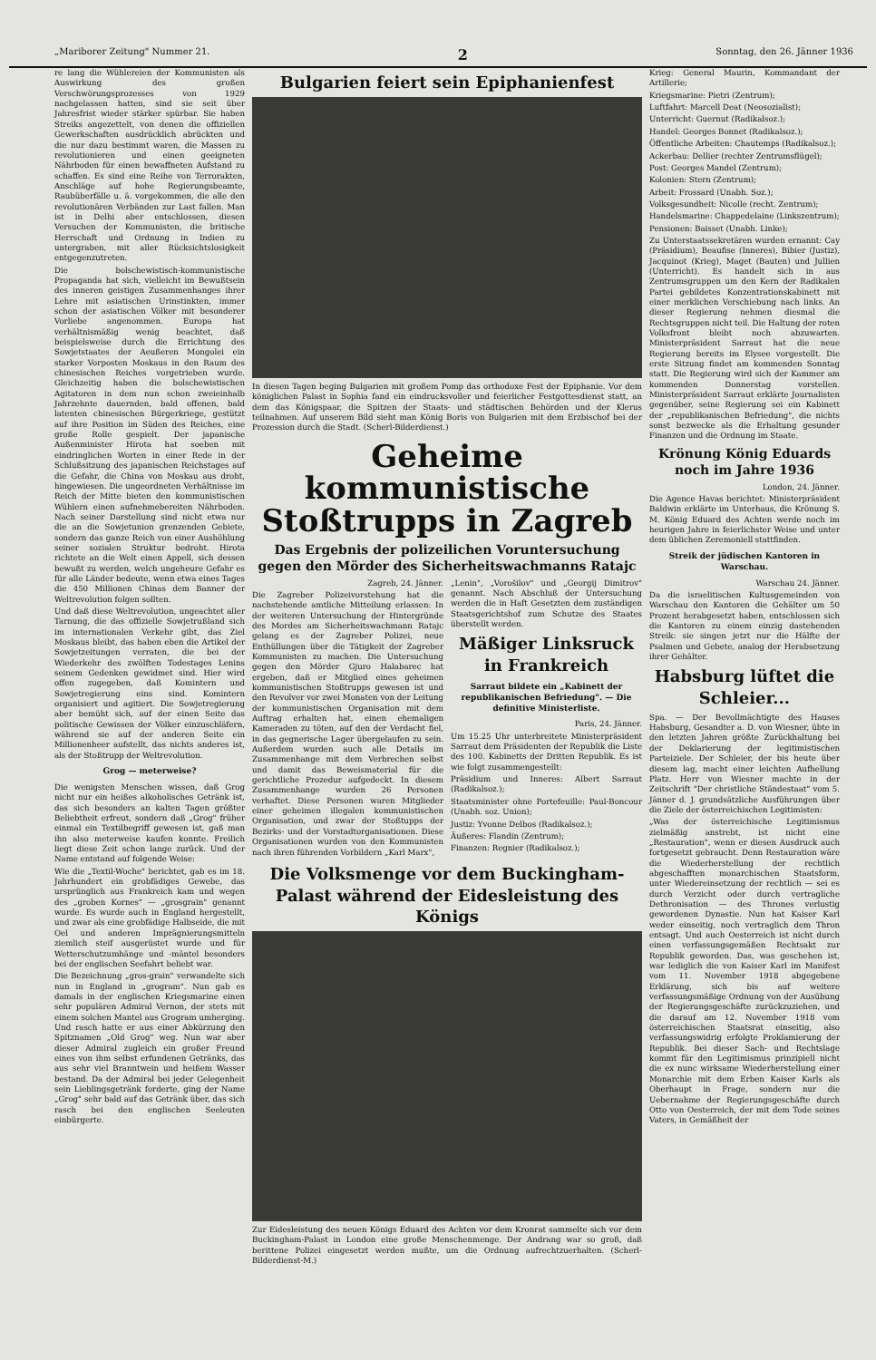„Mariborer Zeitung" Nummer 21. 2 Sonntag, den 26. Jänner 1936
re lang die Wühlereien der Kommunisten als Auswirkung des großen Verschwörungsprozesses von 1929 nachgelassen hatten, sind sie seit über Jahresfrist wieder stärker spürbar. Sie haben Streiks angezettelt, von denen die offiziellen Gewerkschaften ausdrücklich abrückten und die nur dazu bestimmt waren, die Massen zu revolutionieren und einen geeigneten Nährboden für einen bewaffneten Aufstand zu schaffen. Es sind eine Reihe von Terrorakten, Anschläge auf hohe Regierungsbeamte, Raubüberfälle u. ä. vorgekommen, die alle den revolutionären Verbänden zur Last fallen. Man ist in Delhi aber entschlossen, diesen Versuchen der Kommunisten, die britische Herrschaft und Ordnung in Indien zu untergraben, mit aller Rücksichtslosigkeit entgegenzutreten.
Die bolschewistisch-kommunistische Propaganda hat sich, vielleicht im Bewußtsein des inneren geistigen Zusammenhanges ihrer Lehre mit asiatischen Urinstinkten, immer schon der asiatischen Völker mit besonderer Vorliebe angenommen. Europa hat verhältnismäßig wenig beachtet, daß beispielsweise durch die Errichtung des Sowjetstaates der Aeußeren Mongolei ein starker Vorposten Moskaus in den Raum des chinesischen Reiches vorgetrieben wurde. Gleichzeitig haben die bolschewistischen Agitatoren in dem nun schon zweieinhalb Jahrzehnte dauernden, bald offenen, bald latenten chinesischen Bürgerkriege, gestützt auf ihre Position im Süden des Reiches, eine große Rolle gespielt. Der japanische Außenminister Hirota hat soeben mit eindringlichen Worten in einer Rede in der Schlußsitzung des japanischen Reichstages auf die Gefahr, die China von Moskau aus droht, hingewiesen. Die ungeordneten Verhältnisse im Reich der Mitte bieten den kommunistischen Wühlern einen aufnehmebereiten Nährboden. Nach seiner Darstellung sind nicht etwa nur die an die Sowjetunion grenzenden Gebiete, sondern das ganze Reich von einer Aushöhlung seiner sozialen Struktur bedroht. Hirota richtete an die Welt einen Appell, sich dessen bewußt zu werden, welch ungeheure Gefahr es für alle Länder bedeute, wenn etwa eines Tages die 450 Millionen Chinas dem Banner der Weltrevolution folgen sollten.
Und daß diese Weltrevolution, ungeachtet aller Tarnung, die das offizielle Sowjetrußland sich im internationalen Verkehr gibt, das Ziel Moskaus bleibt, das haben eben die Artikel der Sowjetzeitungen verraten, die bei der Wiederkehr des zwölften Todestages Lenins seinem Gedenken gewidmet sind. Hier wird offen zugegeben, daß Komintern und Sowjetregierung eins sind. Komintern organisiert und agitiert. Die Sowjetregierung aber bemüht sich, auf der einen Seite das politische Gewissen der Völker einzuschläfern, während sie auf der anderen Seite ein Millionenheer aufstellt, das nichts anderes ist, als der Stoßtrupp der Weltrevolution.
Grog — meterweise?
Die wenigsten Menschen wissen, daß Grog nicht nur ein heißes alkoholisches Getränk ist, das sich besonders an kalten Tagen größter Beliebtheit erfreut, sondern daß „Grog" früher einmal ein Textilbegriff gewesen ist, gaß man ihn also meterweise kaufen konnte. Freilich liegt diese Zeit schon lange zurück. Und der Name entstand auf folgende Weise:
Wie die „Textil-Woche" berichtet, gab es im 18. Jahrhundert ein grobfädiges Gewebe, das ursprünglich aus Frankreich kam und wegen des „groben Kornes" — „grosgrain" genannt wurde. Es wurde auch in England hergestellt, und zwar als eine grobfädige Halbseide, die mit Oel und anderen Imprägnierungsmitteln ziemlich steif ausgerüstet wurde und für Wetterschutzumhänge und -mäntel besonders bei der englischen Seefahrt beliebt war.
Die Bezeichnung „gros-grain" verwandelte sich nun in England in „grogram". Nun gab es damals in der englischen Kriegsmarine einen sehr populären Admiral Vernon, der stets mit einem solchen Mantel aus Grogram umherging. Und rasch hatte er aus einer Abkürzung den Spitznamen „Old Grog" weg. Nun war aber dieser Admiral zugleich ein großer Freund eines von ihm selbst erfundenen Getränks, das aus sehr viel Branntwein und heißem Wasser bestand. Da der Admiral bei jeder Gelegenheit sein Lieblingsgetränk forderte, ging der Name „Grog" sehr bald auf das Getränk über, das sich rasch bei den englischen Seeleuten einbürgerte.
Bulgarien feiert sein Epiphanienfest
In diesen Tagen beging Bulgarien mit großem Pomp das orthodoxe Fest der Epiphanie. Vor dem königlichen Palast in Sophia fand ein eindrucksvoller und feierlicher Festgottesdienst statt, an dem das Königspaar, die Spitzen der Staats- und städtischen Behörden und der Klerus teilnahmen. Auf unserem Bild sieht man König Boris von Bulgarien mit dem Erzbischof bei der Prozession durch die Stadt. (Scherl-Bilderdienst.)
Geheime kommunistische Stoßtrupps in Zagreb
Das Ergebnis der polizeilichen Voruntersuchung gegen den Mörder des Sicherheitswachmanns Ratajc
Zagreb, 24. Jänner.
Die Zagreber Polizeivorstehung hat die nachstehende amtliche Mitteilung erlassen: In der weiteren Untersuchung der Hintergründe des Mordes am Sicherheitswachmann Ratajc gelang es der Zagreber Polizei, neue Enthüllungen über die Tätigkeit der Zagreber Kommunisten zu machen. Die Untersuchung gegen den Mörder Gjuro Halabarec hat ergeben, daß er Mitglied eines geheimen kommunistischen Stoßtrupps gewesen ist und den Revolver vor zwei Monaten von der Leitung der kommunistischen Organisation mit dem Auftrag erhalten hat, einen ehemaligen Kameraden zu töten, auf den der Verdacht fiel, in das gegnerische Lager übergelaufen zu sein. Außerdem wurden auch alle Details im Zusammenhange mit dem Verbrechen selbst und damit das Beweismaterial für die gerichtliche Prozedur aufgedeckt. In diesem Zusammenhange wurden 26 Personen verhaftet. Diese Personen waren Mitglieder einer geheimen illegalen kommunistischen Organisation, und zwar der Stoßtupps der Bezirks- und der Vorstadtorganisationen. Diese Organisationen wurden von den Kommunisten nach ihren führenden Vorbildern „Karl Marx",
„Lenin", „Vorošilov" und „Georgij Dimitrov" genannt. Nach Abschluß der Untersuchung werden die in Haft Gesetzten dem zuständigen Staatsgerichtshof zum Schutze des Staates überstellt werden.
Mäßiger Linksruck in Frankreich
Sarraut bildete ein „Kabinett der republikanischen Befriedung". — Die definitive Ministerliste.
Paris, 24. Jänner.
Um 15.25 Uhr unterbreitete Ministerpräsident Sarraut dem Präsidenten der Republik die Liste des 100. Kabinetts der Dritten Republik. Es ist wie folgt zusammengestellt:
Präsidium und Inneres: Albert Sarraut (Radikalsoz.);
Staatsminister ohne Portefeuille: Paul-Boncour (Unabh. soz. Union);
Justiz: Yvonne Delbos (Radikalsoz.);
Äußeres: Flandin (Zentrum);
Finanzen: Regnier (Radikalsoz.);
Die Volksmenge vor dem Buckingham-Palast während der Eidesleistung des Königs
Zur Eidesleistung des neuen Königs Eduard des Achten vor dem Kronrat sammelte sich vor dem Buckingham-Palast in London eine große Menschenmenge. Der Andrang war so groß, daß berittene Polizei eingesetzt werden mußte, um die Ordnung aufrechtzuerhalten. (Scherl-Bilderdienst-M.)
Krieg: General Maurin, Kommandant der Artillerie;
Kriegsmarine: Pietri (Zentrum);
Luftfahrt: Marcell Deat (Neosozialist);
Unterricht: Guernut (Radikalsoz.);
Handel: Georges Bonnet (Radikalsoz.);
Öffentliche Arbeiten: Chautemps (Radikalsoz.);
Ackerbau: Dellier (rechter Zentrumsflügel);
Post: Georges Mandel (Zentrum);
Kolonien: Stern (Zentrum);
Arbeit: Frossard (Unabh. Soz.);
Volksgesundheit: Nicolle (recht. Zentrum);
Handelsmarine: Chappedelaine (Linkszentrum);
Pensionen: Baisset (Unabh. Linke);
Zu Unterstaatssekretären wurden ernannt: Cay (Präsidium), Beaufise (Inneres), Bibier (Justiz), Jacquinot (Krieg), Maget (Bauten) und Jullien (Unterricht). Es handelt sich in aus Zentrumsgruppen um den Kern der Radikalen Partei gebildetes Konzentrationskabinett mit einer merklichen Verschiebung nach links. An dieser Regierung nehmen diesmal die Rechtsgruppen nicht teil. Die Haltung der roten Volksfront bleibt noch abzuwarten. Ministerpräsident Sarraut hat die neue Regierung bereits im Elysee vorgestellt. Die erste Sitzung findet am kommenden Sonntag statt. Die Regierung wird sich der Kammer am kommenden Donnerstag vorstellen. Ministerpräsident Sarraut erklärte Journalisten gegenüber, seine Regierung sei ein Kabinett der „republikanischen Befriedung", die nichts sonst bezwecke als die Erhaltung gesunder Finanzen und die Ordnung im Staate.
Krönung König Eduards noch im Jahre 1936
London, 24. Jänner.
Die Agence Havas berichtet: Ministerpräsident Baldwin erklärte im Unterhaus, die Krönung S. M. König Eduard des Achten werde noch im heurigen Jahre in feierlichster Weise und unter dem üblichen Zeremoniell stattfinden.
Streik der jüdischen Kantoren in Warschau.
Warschau 24. Jänner.
Da die israelitischen Kultusgemeinden von Warschau den Kantoren die Gehälter um 50 Prozent herabgesetzt haben, entschlossen sich die Kantoren zu einem einzig dastehenden Streik: sie singen jetzt nur die Hälfte der Psalmen und Gebete, analog der Herabsetzung ihrer Gehälter.
Habsburg lüftet die Schleier...
Spa. — Der Bevollmächtigte des Hauses Habsburg, Gesandter a. D. von Wiesner, übte in den letzten Jahren größte Zurückhaltung bei der Deklarierung der legitimistischen Parteiziele. Der Schleier, der bis heute über diesem lag, macht einer leichten Aufhellung Platz. Herr von Wiesner machte in der Zeitschrift "Der christliche Ständestaat" vom 5. Jänner d. J. grundsätzliche Ausführungen über die Ziele der österreichischen Legitimisten:
„Was der österreichische Legitimismus zielmäßig anstrebt, ist nicht eine „Restauration", wenn er diesen Ausdruck auch fortgesetzt gebraucht. Denn Restauration wäre die Wiederherstellung der rechtlich abgeschafften monarchischen Staatsform, unter Wiedereinsetzung der rechtlich — sei es durch Verzicht oder durch vertragliche Dethronisation — des Thrones verlustig gewordenen Dynastie. Nun hat Kaiser Karl weder einseitig, noch vertraglich dem Thron entsagt. Und auch Oesterreich ist nicht durch einen verfassungsgemäßen Rechtsakt zur Republik geworden. Das, was geschehen ist, war lediglich die von Kaiser Karl im Manifest vom 11. November 1918 abgegebene Erklärung, sich bis auf weitere verfassungsmäßige Ordnung von der Ausübung der Regierungsgeschäfte zurückzuziehen, und die darauf am 12. November 1918 vom österreichischen Staatsrat einseitig, also verfassungswidrig erfolgte Proklamierung der Republik. Bei dieser Sach- und Rechtslage kommt für den Legitimismus prinzipiell nicht die ex nunc wirksame Wiederherstellung einer Monarchie mit dem Erben Kaiser Karls als Oberhaupt in Frage, sondern nur die Uebernahme der Regierungsgeschäfte durch Otto von Oesterreich, der mit dem Tode seines Vaters, in Gemäßheit der